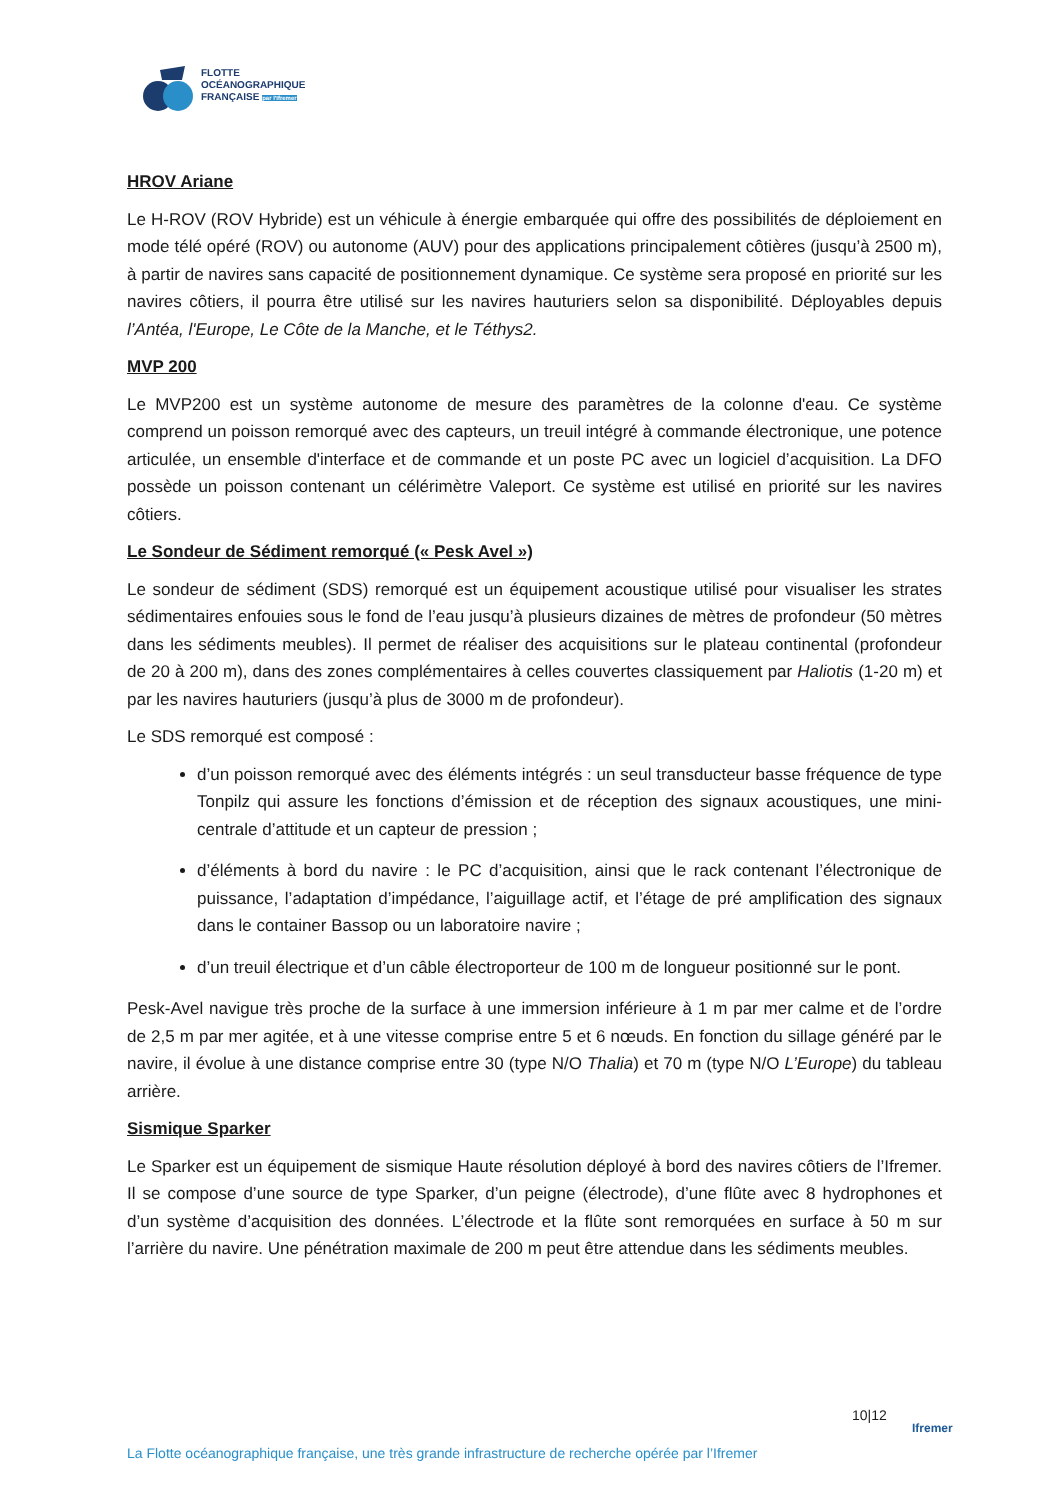FLOTTE
OCÉANOGRAPHIQUE
FRANÇAISE par l'Ifremer
HROV Ariane
Le H-ROV (ROV Hybride) est un véhicule à énergie embarquée qui offre des possibilités de déploiement en mode télé opéré (ROV) ou autonome (AUV) pour des applications principalement côtières (jusqu’à 2500 m), à partir de navires sans capacité de positionnement dynamique. Ce système sera proposé en priorité sur les navires côtiers, il pourra être utilisé sur les navires hauturiers selon sa disponibilité. Déployables depuis l’Antéa, l'Europe, Le Côte de la Manche, et le Téthys2.
MVP 200
Le MVP200 est un système autonome de mesure des paramètres de la colonne d'eau. Ce système comprend un poisson remorqué avec des capteurs, un treuil intégré à commande électronique, une potence articulée, un ensemble d'interface et de commande et un poste PC avec un logiciel d’acquisition. La DFO possède un poisson contenant un célérimètre Valeport. Ce système est utilisé en priorité sur les navires côtiers.
Le Sondeur de Sédiment remorqué (« Pesk Avel »)
Le sondeur de sédiment (SDS) remorqué est un équipement acoustique utilisé pour visualiser les strates sédimentaires enfouies sous le fond de l’eau jusqu’à plusieurs dizaines de mètres de profondeur (50 mètres dans les sédiments meubles). Il permet de réaliser des acquisitions sur le plateau continental (profondeur de 20 à 200 m), dans des zones complémentaires à celles couvertes classiquement par Haliotis (1-20 m) et par les navires hauturiers (jusqu’à plus de 3000 m de profondeur).
Le SDS remorqué est composé :
d’un poisson remorqué avec des éléments intégrés : un seul transducteur basse fréquence de type Tonpilz qui assure les fonctions d’émission et de réception des signaux acoustiques, une mini-centrale d’attitude et un capteur de pression ;
d’éléments à bord du navire : le PC d’acquisition, ainsi que le rack contenant l’électronique de puissance, l’adaptation d’impédance, l’aiguillage actif, et l’étage de pré amplification des signaux dans le container Bassop ou un laboratoire navire ;
d’un treuil électrique et d’un câble électroporteur de 100 m de longueur positionné sur le pont.
Pesk-Avel navigue très proche de la surface à une immersion inférieure à 1 m par mer calme et de l’ordre de 2,5 m par mer agitée, et à une vitesse comprise entre 5 et 6 nœuds. En fonction du sillage généré par le navire, il évolue à une distance comprise entre 30 (type N/O Thalia) et 70 m (type N/O L’Europe) du tableau arrière.
Sismique Sparker
Le Sparker est un équipement de sismique Haute résolution déployé à bord des navires côtiers de l’Ifremer. Il se compose d’une source de type Sparker, d’un peigne (électrode), d’une flûte avec 8 hydrophones et d’un système d’acquisition des données. L’électrode et la flûte sont remorquées en surface à 50 m sur l’arrière du navire. Une pénétration maximale de 200 m peut être attendue dans les sédiments meubles.
10|12
Ifremer
La Flotte océanographique française, une très grande infrastructure de recherche opérée par l’Ifremer